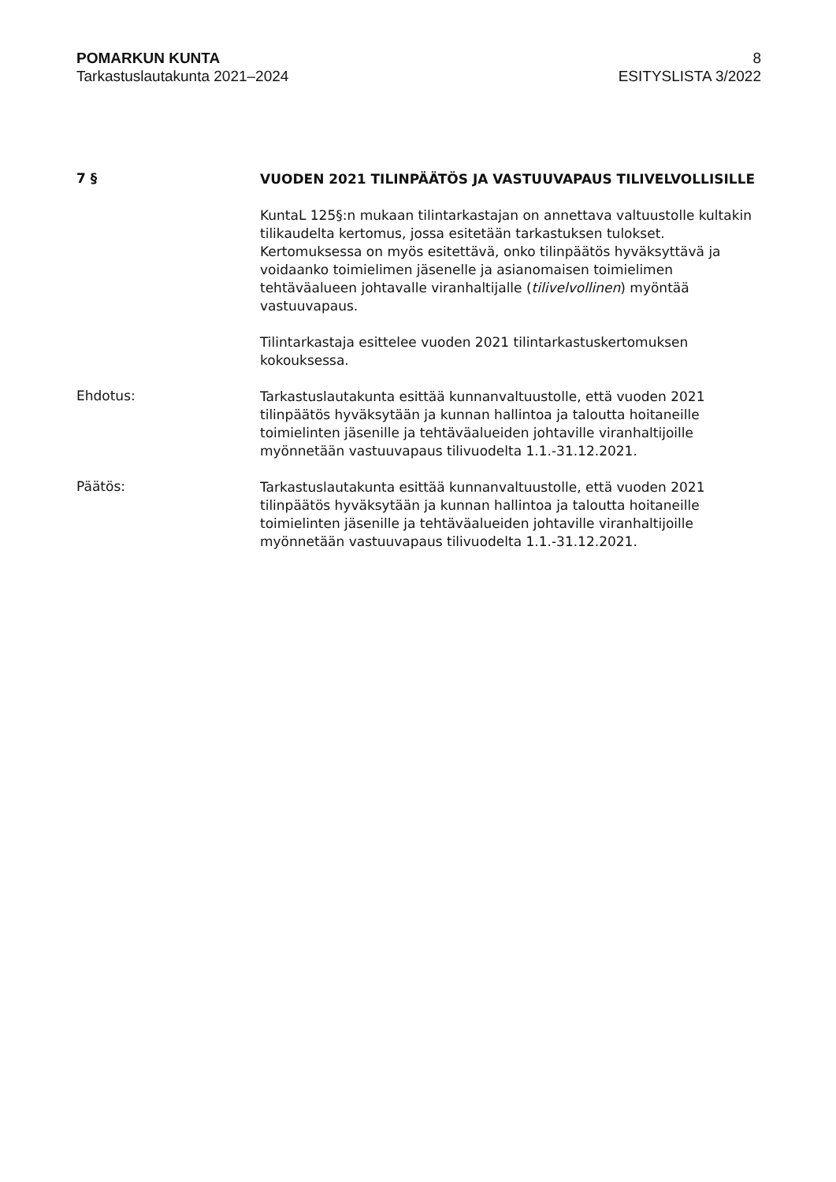POMARKUN KUNTA
Tarkastuslautakunta 2021–2024
8
ESITYSLISTA 3/2022
7 §
VUODEN 2021 TILINPÄÄTÖS JA VASTUUVAPAUS TILIVELVOLLISILLE
KuntaL 125§:n mukaan tilintarkastajan on annettava valtuustolle kultakin tilikaudelta kertomus, jossa esitetään tarkastuksen tulokset. Kertomuksessa on myös esitettävä, onko tilinpäätös hyväksyttävä ja voidaanko toimielimen jäsenelle ja asianomaisen toimielimen tehtäväalueen johtavalle viranhaltijalle (tilivelvollinen) myöntää vastuuvapaus.
Tilintarkastaja esittelee vuoden 2021 tilintarkastuskertomuksen kokouksessa.
Ehdotus:
Tarkastuslautakunta esittää kunnanvaltuustolle, että vuoden 2021 tilinpäätös hyväksytään ja kunnan hallintoa ja taloutta hoitaneille toimielinten jäsenille ja tehtäväalueiden johtaville viranhaltijoille myönnetään vastuuvapaus tilivuodelta 1.1.-31.12.2021.
Päätös:
Tarkastuslautakunta esittää kunnanvaltuustolle, että vuoden 2021 tilinpäätös hyväksytään ja kunnan hallintoa ja taloutta hoitaneille toimielinten jäsenille ja tehtäväalueiden johtaville viranhaltijoille myönnetään vastuuvapaus tilivuodelta 1.1.-31.12.2021.